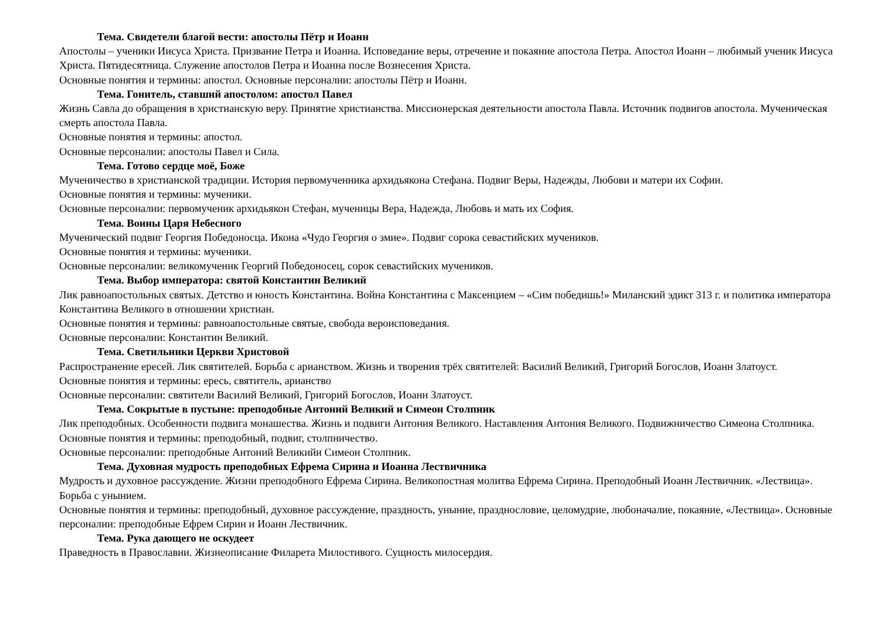Тема. Свидетели благой вести: апостолы Пётр и Иоанн
Апостолы – ученики Иисуса Христа. Призвание Петра и Иоанна. Исповедание веры, отречение и покаяние апостола Петра. Апостол Иоанн – любимый ученик Иисуса Христа. Пятидесятница. Служение апостолов Петра и Иоанна после Вознесения Христа.
Основные понятия и термины: апостол. Основные персоналии: апостолы Пётр и Иоанн.
Тема. Гонитель, ставший апостолом: апостол Павел
Жизнь Савла до обращения в христианскую веру. Принятие христианства. Миссионерская деятельности апостола Павла. Источник подвигов апостола. Мученическая смерть апостола Павла.
Основные понятия и термины: апостол.
Основные персоналии: апостолы Павел и Сила.
Тема. Готово сердце моё, Боже
Мученичество в христианской традиции. История первомученника архидьякона Стефана. Подвиг Веры, Надежды, Любови и матери их Софии.
Основные понятия и термины: мученики.
Основные персоналии: первомученик архидьякон Стефан, мученицы Вера, Надежда, Любовь и мать их София.
Тема. Воины Царя Небесного
Мученический подвиг Георгия Победоносца. Икона «Чудо Георгия о змие». Подвиг сорока севастийских мучеников.
Основные понятия и термины: мученики.
Основные персоналии: великомученик Георгий Победоносец, сорок севастийских мучеников.
Тема. Выбор императора: святой Константин Великий
Лик равноапостольных святых. Детство и юность Константина. Война Константина с Максенцием – «Сим победишь!» Миланский эдикт 313 г. и политика императора Константина Великого в отношении христиан.
Основные понятия и термины: равноапостольные святые, свобода вероисповедания.
Основные персоналии: Константин Великий.
Тема. Светильники Церкви Христовой
Распространение ересей. Лик святителей. Борьба с арианством. Жизнь и творения трёх святителей: Василий Великий, Григорий Богослов, Иоанн Златоуст.
Основные понятия и термины: ересь, святитель, арианство
Основные персоналии: святители Василий Великий, Григорий Богослов, Иоанн Златоуст.
Тема. Сокрытые в пустыне: преподобные Антоний Великий и Симеон Столпник
Лик преподобных. Особенности подвига монашества. Жизнь и подвиги Антония Великого. Наставления Антония Великого. Подвижничество Симеона Столпника.
Основные понятия и термины: преподобный, подвиг, столпничество.
Основные персоналии: преподобные Антоний Великийи Симеон Столпник.
Тема. Духовная мудрость преподобных Ефрема Сирина и Иоанна Лествичника
Мудрость и духовное рассуждение. Жизни преподобного Ефрема Сирина. Великопостная молитва Ефрема Сирина. Преподобный Иоанн Лествичник. «Лествица». Борьба с унынием.
Основные понятия и термины: преподобный, духовное рассуждение, праздность, уныние, празднословие, целомудрие, любоначалие, покаяние, «Лествица». Основные персоналии: преподобные Ефрем Сирин и Иоанн Лествичник.
Тема. Рука дающего не оскудеет
Праведность в Православии. Жизнеописание Филарета Милостивого. Сущность милосердия.